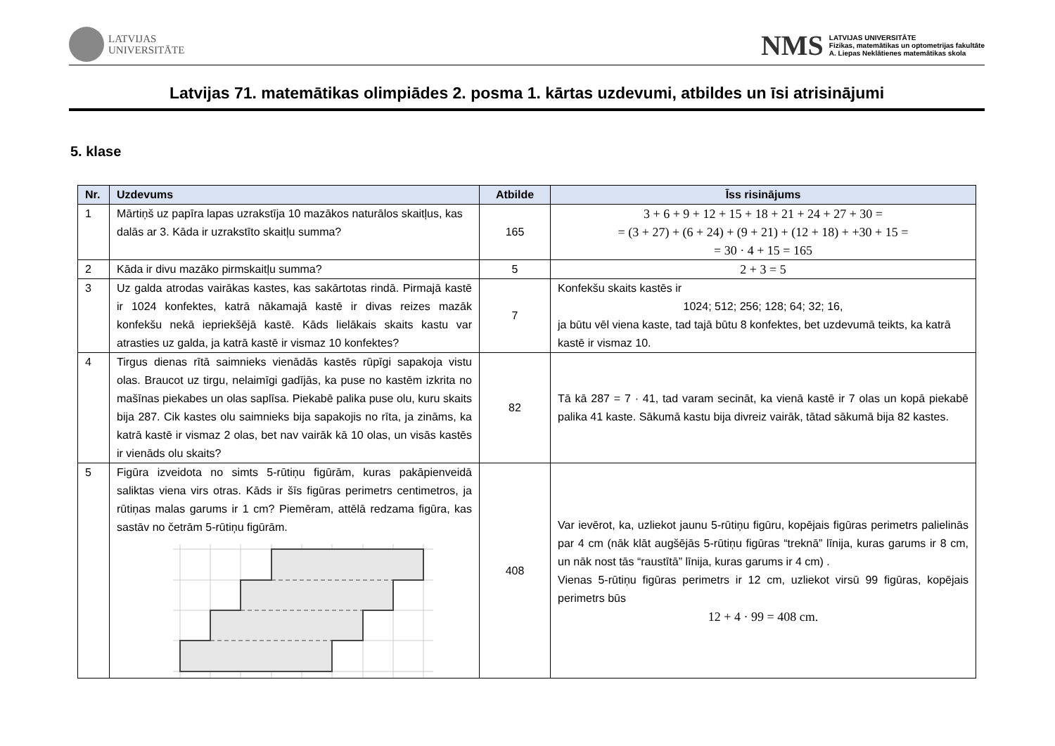LATVIJAS
UNIVERSITĀTE
NMS
LATVIJAS UNIVERSITĀTE
Fizikas, matemātikas un optometrijas fakultāte
A. Liepas Neklātienes matemātikas skola
Latvijas 71. matemātikas olimpiādes 2. posma 1. kārtas uzdevumi, atbildes un īsi atrisinājumi
5. klase
| Nr. | Uzdevums | Atbilde | Īss risinājums |
| --- | --- | --- | --- |
| 1 | Mārtiņš uz papīra lapas uzrakstīja 10 mazākos naturālos skaitļus, kas dalās ar 3. Kāda ir uzrakstīto skaitļu summa? | 165 | 3 + 6 + 9 + 12 + 15 + 18 + 21 + 24 + 27 + 30 = = (3 + 27) + (6 + 24) + (9 + 21) + (12 + 18) + +30 + 15 = = 30 · 4 + 15 = 165 |
| 2 | Kāda ir divu mazāko pirmskaitļu summa? | 5 | 2 + 3 = 5 |
| 3 | Uz galda atrodas vairākas kastes, kas sakārtotas rindā. Pirmajā kastē ir 1024 konfektes, katrā nākamajā kastē ir divas reizes mazāk konfekšu nekā iepriekšējā kastē. Kāds lielākais skaits kastu var atrasties uz galda, ja katrā kastē ir vismaz 10 konfektes? | 7 | Konfekšu skaits kastēs ir 1024; 512; 256; 128; 64; 32; 16, ja būtu vēl viena kaste, tad tajā būtu 8 konfektes, bet uzdevumā teikts, ka katrā kastē ir vismaz 10. |
| 4 | Tirgus dienas rītā saimnieks vienādās kastēs rūpīgi sapakoja vistu olas. Braucot uz tirgu, nelaimīgi gadījās, ka puse no kastēm izkrita no mašīnas piekabes un olas saplīsa. Piekabē palika puse olu, kuru skaits bija 287. Cik kastes olu saimnieks bija sapakojis no rīta, ja zināms, ka katrā kastē ir vismaz 2 olas, bet nav vairāk kā 10 olas, un visās kastēs ir vienāds olu skaits? | 82 | Tā kā 287 = 7 · 41, tad varam secināt, ka vienā kastē ir 7 olas un kopā piekabē palika 41 kaste. Sākumā kastu bija divreiz vairāk, tātad sākumā bija 82 kastes. |
| 5 | Figūra izveidota no simts 5-rūtiņu figūrām, kuras pakāpienveidā saliktas viena virs otras. Kāds ir šīs figūras perimetrs centimetros, ja rūtiņas malas garums ir 1 cm? Piemēram, attēlā redzama figūra, kas sastāv no četrām 5-rūtiņu figūrām. | 408 | Var ievērot, ka, uzliekot jaunu 5-rūtiņu figūru, kopējais figūras perimetrs palielinās par 4 cm (nāk klāt augšējās 5-rūtiņu figūras “treknā” līnija, kuras garums ir 8 cm, un nāk nost tās “raustītā” līnija, kuras garums ir 4 cm) . Vienas 5-rūtiņu figūras perimetrs ir 12 cm, uzliekot virsū 99 figūras, kopējais perimetrs būs 12 + 4 · 99 = 408 cm. |